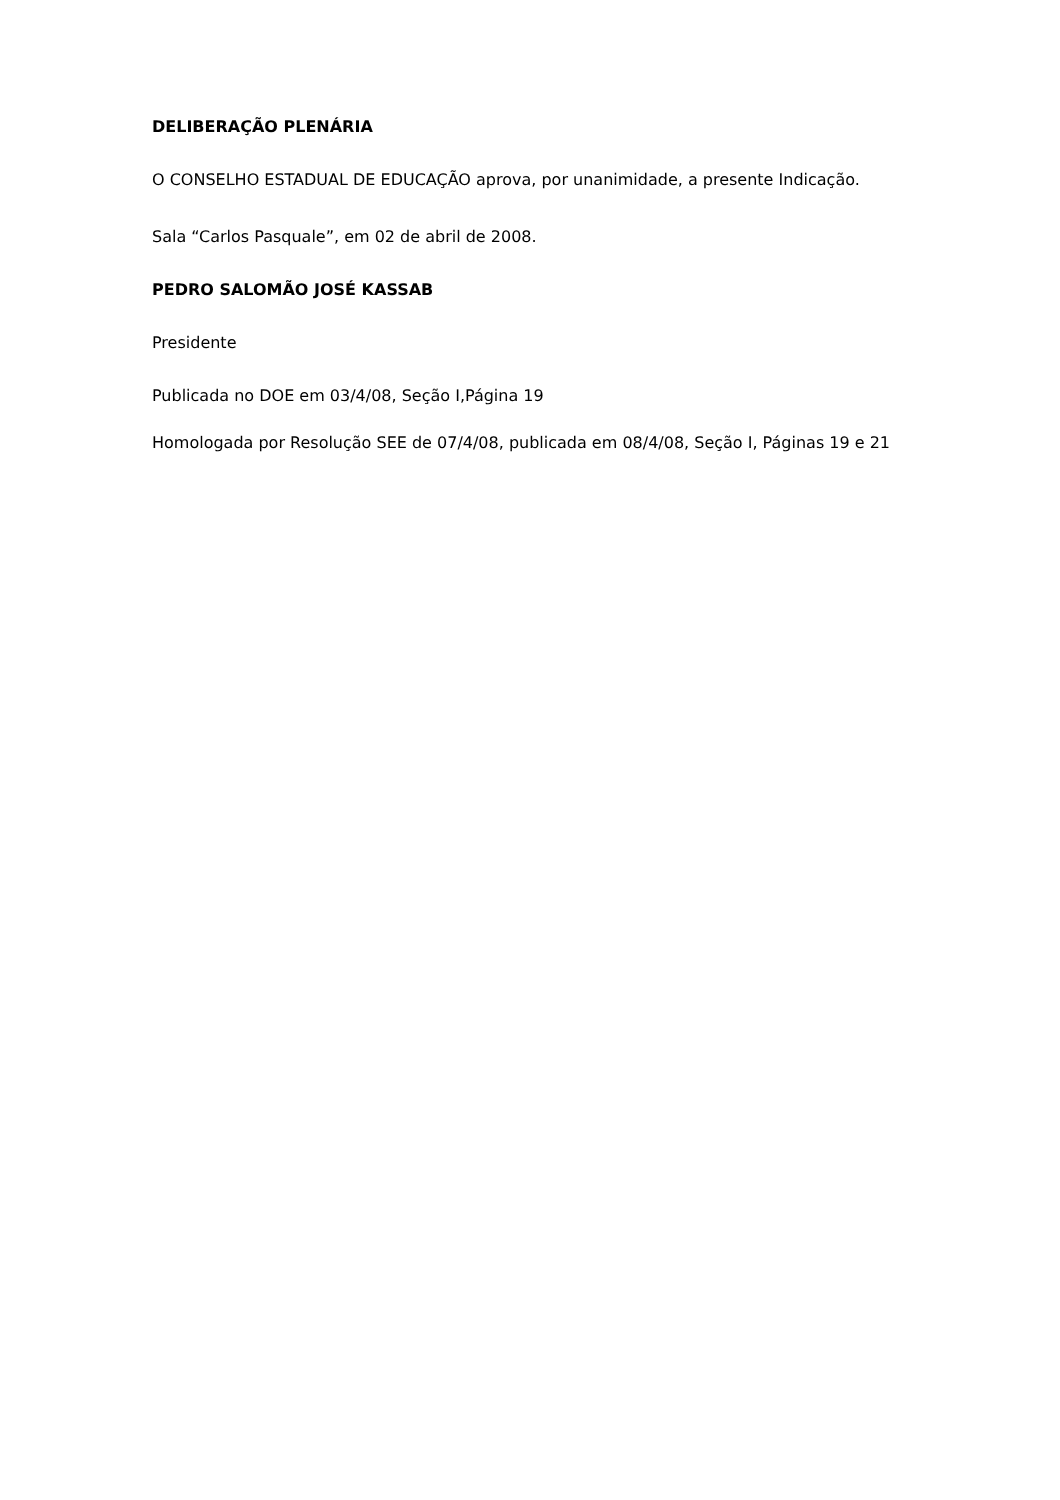DELIBERAÇÃO PLENÁRIA
O CONSELHO ESTADUAL DE EDUCAÇÃO aprova, por unanimidade, a presente Indicação.
Sala “Carlos Pasquale”, em 02 de abril de 2008.
PEDRO SALOMÃO JOSÉ KASSAB
Presidente
Publicada no DOE em 03/4/08, Seção I,Página 19
Homologada por Resolução SEE de 07/4/08, publicada em 08/4/08, Seção I, Páginas 19 e 21